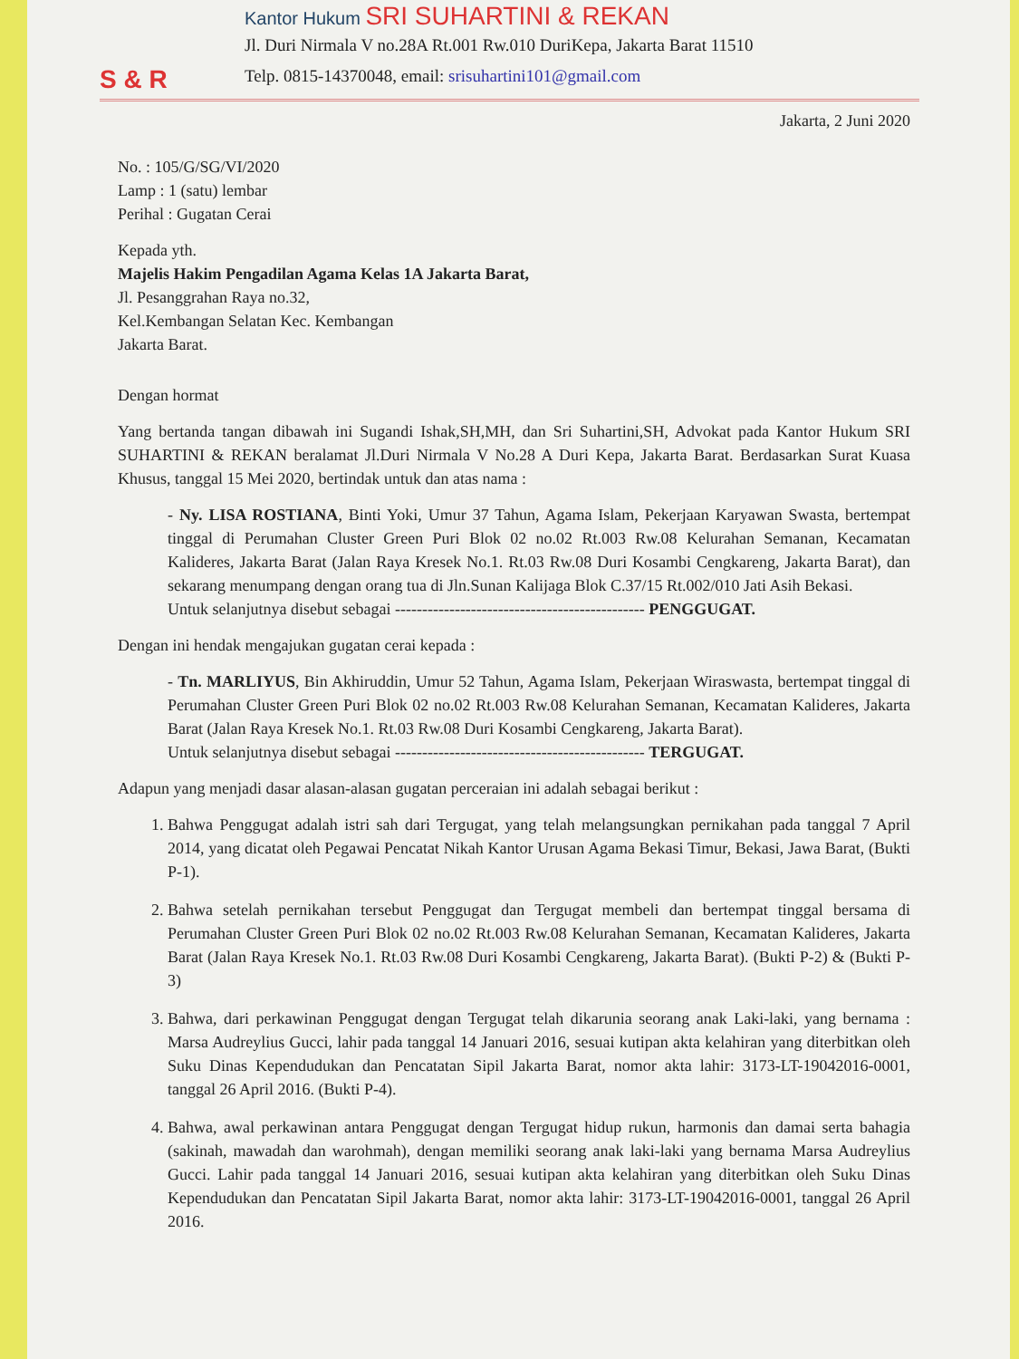S & R
Kantor Hukum SRI SUHARTINI & REKAN
Jl. Duri Nirmala V no.28A Rt.001 Rw.010 DuriKepa, Jakarta Barat 11510
Telp. 0815-14370048, email: srisuhartini101@gmail.com
Jakarta, 2 Juni 2020
No. : 105/G/SG/VI/2020
Lamp : 1 (satu) lembar
Perihal : Gugatan Cerai
Kepada yth.
Majelis Hakim Pengadilan Agama Kelas 1A Jakarta Barat,
Jl. Pesanggrahan Raya no.32,
Kel.Kembangan Selatan Kec. Kembangan
Jakarta Barat.
Dengan hormat
Yang bertanda tangan dibawah ini Sugandi Ishak,SH,MH, dan Sri Suhartini,SH, Advokat pada Kantor Hukum SRI SUHARTINI & REKAN beralamat Jl.Duri Nirmala V No.28 A Duri Kepa, Jakarta Barat. Berdasarkan Surat Kuasa Khusus, tanggal 15 Mei 2020, bertindak untuk dan atas nama :
- Ny. LISA ROSTIANA, Binti Yoki, Umur 37 Tahun, Agama Islam, Pekerjaan Karyawan Swasta, bertempat tinggal di Perumahan Cluster Green Puri Blok 02 no.02 Rt.003 Rw.08 Kelurahan Semanan, Kecamatan Kalideres, Jakarta Barat (Jalan Raya Kresek No.1. Rt.03 Rw.08 Duri Kosambi Cengkareng, Jakarta Barat), dan sekarang menumpang dengan orang tua di Jln.Sunan Kalijaga Blok C.37/15 Rt.002/010 Jati Asih Bekasi.
Untuk selanjutnya disebut sebagai ---------------------------------------------- PENGGUGAT.
Dengan ini hendak mengajukan gugatan cerai kepada :
- Tn. MARLIYUS, Bin Akhiruddin, Umur 52 Tahun, Agama Islam, Pekerjaan Wiraswasta, bertempat tinggal di Perumahan Cluster Green Puri Blok 02 no.02 Rt.003 Rw.08 Kelurahan Semanan, Kecamatan Kalideres, Jakarta Barat (Jalan Raya Kresek No.1. Rt.03 Rw.08 Duri Kosambi Cengkareng, Jakarta Barat).
Untuk selanjutnya disebut sebagai ---------------------------------------------- TERGUGAT.
Adapun yang menjadi dasar alasan-alasan gugatan perceraian ini adalah sebagai berikut :
1. Bahwa Penggugat adalah istri sah dari Tergugat, yang telah melangsungkan pernikahan pada tanggal 7 April 2014, yang dicatat oleh Pegawai Pencatat Nikah Kantor Urusan Agama Bekasi Timur, Bekasi, Jawa Barat, (Bukti P-1).
2. Bahwa setelah pernikahan tersebut Penggugat dan Tergugat membeli dan bertempat tinggal bersama di Perumahan Cluster Green Puri Blok 02 no.02 Rt.003 Rw.08 Kelurahan Semanan, Kecamatan Kalideres, Jakarta Barat (Jalan Raya Kresek No.1. Rt.03 Rw.08 Duri Kosambi Cengkareng, Jakarta Barat). (Bukti P-2) & (Bukti P-3)
3. Bahwa, dari perkawinan Penggugat dengan Tergugat telah dikarunia seorang anak Laki-laki, yang bernama : Marsa Audreylius Gucci, lahir pada tanggal 14 Januari 2016, sesuai kutipan akta kelahiran yang diterbitkan oleh Suku Dinas Kependudukan dan Pencatatan Sipil Jakarta Barat, nomor akta lahir: 3173-LT-19042016-0001, tanggal 26 April 2016. (Bukti P-4).
4. Bahwa, awal perkawinan antara Penggugat dengan Tergugat hidup rukun, harmonis dan damai serta bahagia (sakinah, mawadah dan warohmah), dengan memiliki seorang anak laki-laki yang bernama Marsa Audreylius Gucci. Lahir pada tanggal 14 Januari 2016, sesuai kutipan akta kelahiran yang diterbitkan oleh Suku Dinas Kependudukan dan Pencatatan Sipil Jakarta Barat, nomor akta lahir: 3173-LT-19042016-0001, tanggal 26 April 2016.